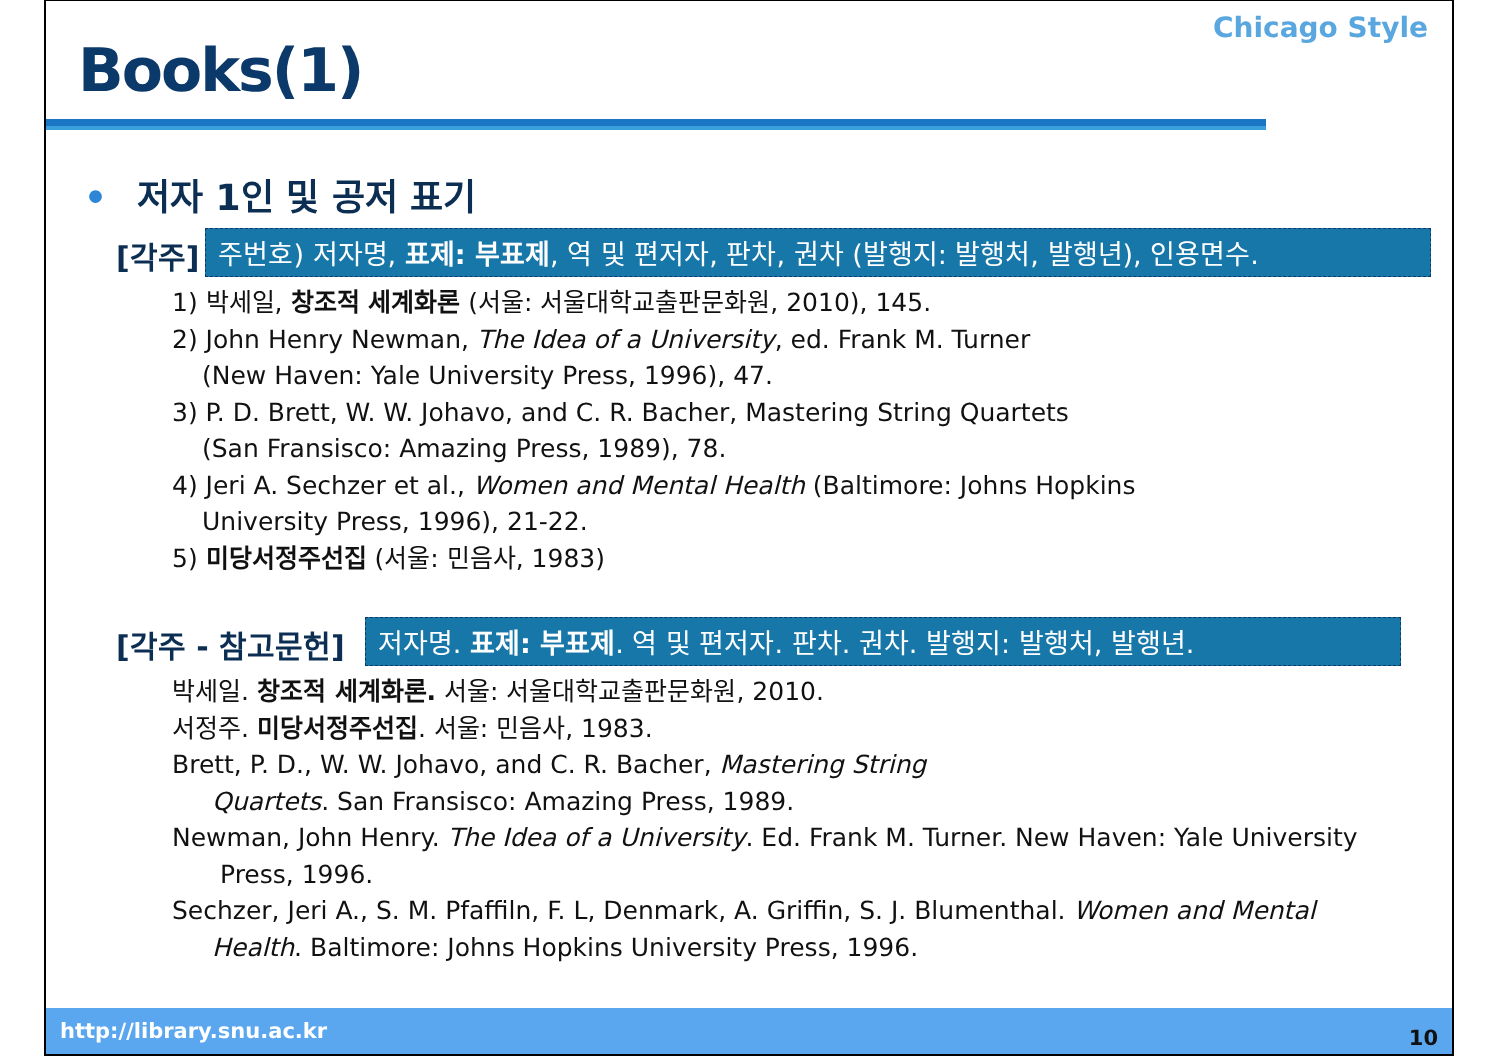Books(1)
Chicago Style
• 저자 1인 및 공저 표기
[각주]
주번호) 저자명, 표제: 부표제, 역 및 편저자, 판차, 권차 (발행지: 발행처, 발행년), 인용면수.
1) 박세일, 창조적 세계화론 (서울: 서울대학교출판문화원, 2010), 145.
2) John Henry Newman, The Idea of a University, ed. Frank M. Turner
(New Haven: Yale University Press, 1996), 47.
3) P. D. Brett, W. W. Johavo, and C. R. Bacher, Mastering String Quartets
(San Fransisco: Amazing Press, 1989), 78.
4) Jeri A. Sechzer et al., Women and Mental Health (Baltimore: Johns Hopkins
University Press, 1996), 21-22.
5) 미당서정주선집 (서울: 민음사, 1983)
[각주 - 참고문헌]
저자명. 표제: 부표제. 역 및 편저자. 판차. 권차. 발행지: 발행처, 발행년.
박세일. 창조적 세계화론. 서울: 서울대학교출판문화원, 2010.
서정주. 미당서정주선집. 서울: 민음사, 1983.
Brett, P. D., W. W. Johavo, and C. R. Bacher, Mastering String
Quartets. San Fransisco: Amazing Press, 1989.
Newman, John Henry. The Idea of a University. Ed. Frank M. Turner. New Haven: Yale University
Press, 1996.
Sechzer, Jeri A., S. M. Pfaffiln, F. L, Denmark, A. Griffin, S. J. Blumenthal. Women and Mental
Health. Baltimore: Johns Hopkins University Press, 1996.
http://library.snu.ac.kr 10